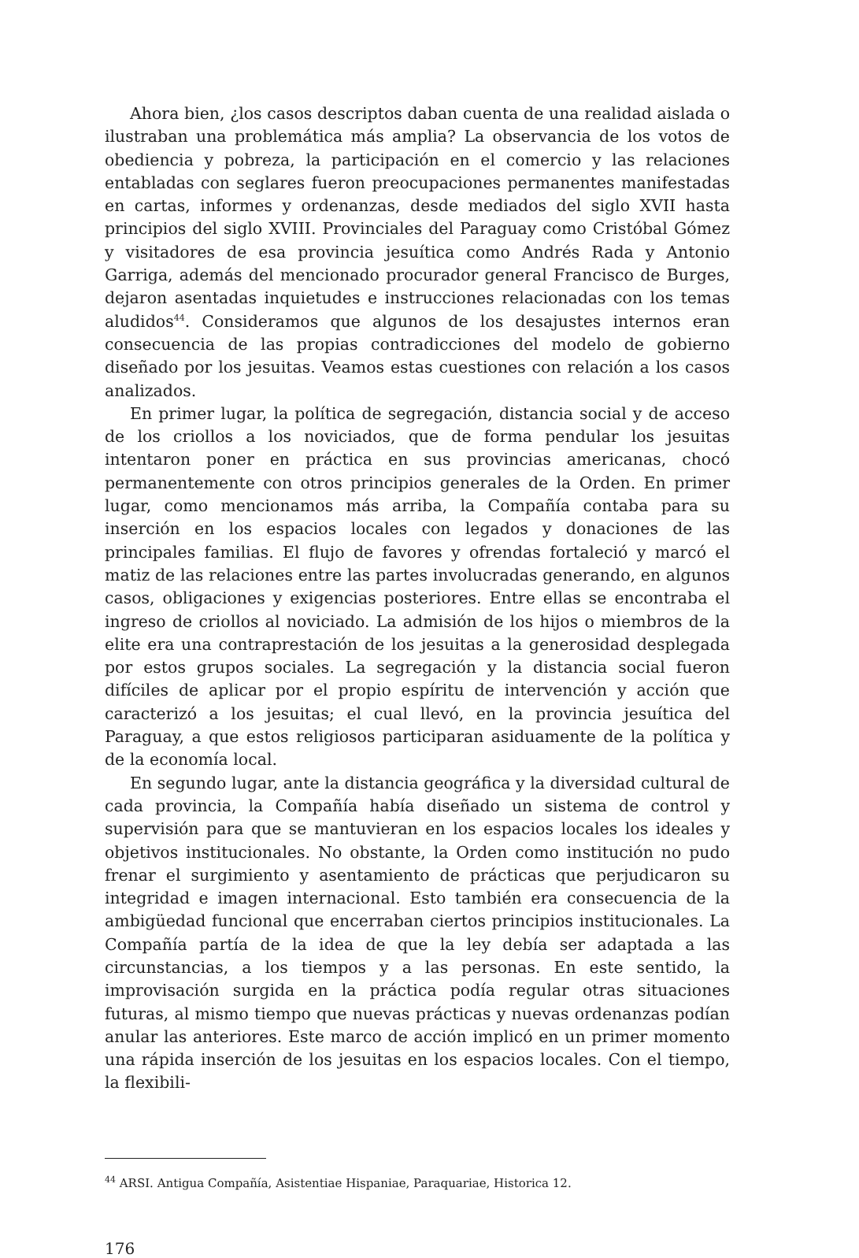Ahora bien, ¿los casos descriptos daban cuenta de una realidad aislada o ilustraban una problemática más amplia? La observancia de los votos de obediencia y pobreza, la participación en el comercio y las relaciones entabladas con seglares fueron preocupaciones permanentes manifestadas en cartas, informes y ordenanzas, desde mediados del siglo XVII hasta principios del siglo XVIII. Provinciales del Paraguay como Cristóbal Gómez y visitadores de esa provincia jesuítica como Andrés Rada y Antonio Garriga, además del mencionado procurador general Francisco de Burges, dejaron asentadas inquietudes e instrucciones relacionadas con los temas aludidos<sup>44</sup>. Consideramos que algunos de los desajustes internos eran consecuencia de las propias contradicciones del modelo de gobierno diseñado por los jesuitas. Veamos estas cuestiones con relación a los casos analizados.
En primer lugar, la política de segregación, distancia social y de acceso de los criollos a los noviciados, que de forma pendular los jesuitas intentaron poner en práctica en sus provincias americanas, chocó permanentemente con otros principios generales de la Orden. En primer lugar, como mencionamos más arriba, la Compañía contaba para su inserción en los espacios locales con legados y donaciones de las principales familias. El flujo de favores y ofrendas fortaleció y marcó el matiz de las relaciones entre las partes involucradas generando, en algunos casos, obligaciones y exigencias posteriores. Entre ellas se encontraba el ingreso de criollos al noviciado. La admisión de los hijos o miembros de la elite era una contraprestación de los jesuitas a la generosidad desplegada por estos grupos sociales. La segregación y la distancia social fueron difíciles de aplicar por el propio espíritu de intervención y acción que caracterizó a los jesuitas; el cual llevó, en la provincia jesuítica del Paraguay, a que estos religiosos participaran asiduamente de la política y de la economía local.
En segundo lugar, ante la distancia geográfica y la diversidad cultural de cada provincia, la Compañía había diseñado un sistema de control y supervisión para que se mantuvieran en los espacios locales los ideales y objetivos institucionales. No obstante, la Orden como institución no pudo frenar el surgimiento y asentamiento de prácticas que perjudicaron su integridad e imagen internacional. Esto también era consecuencia de la ambigüedad funcional que encerraban ciertos principios institucionales. La Compañía partía de la idea de que la ley debía ser adaptada a las circunstancias, a los tiempos y a las personas. En este sentido, la improvisación surgida en la práctica podía regular otras situaciones futuras, al mismo tiempo que nuevas prácticas y nuevas ordenanzas podían anular las anteriores. Este marco de acción implicó en un primer momento una rápida inserción de los jesuitas en los espacios locales. Con el tiempo, la flexibili-
<sup>44</sup> ARSI. Antigua Compañía, Asistentiae Hispaniae, Paraquariae, Historica 12.
176